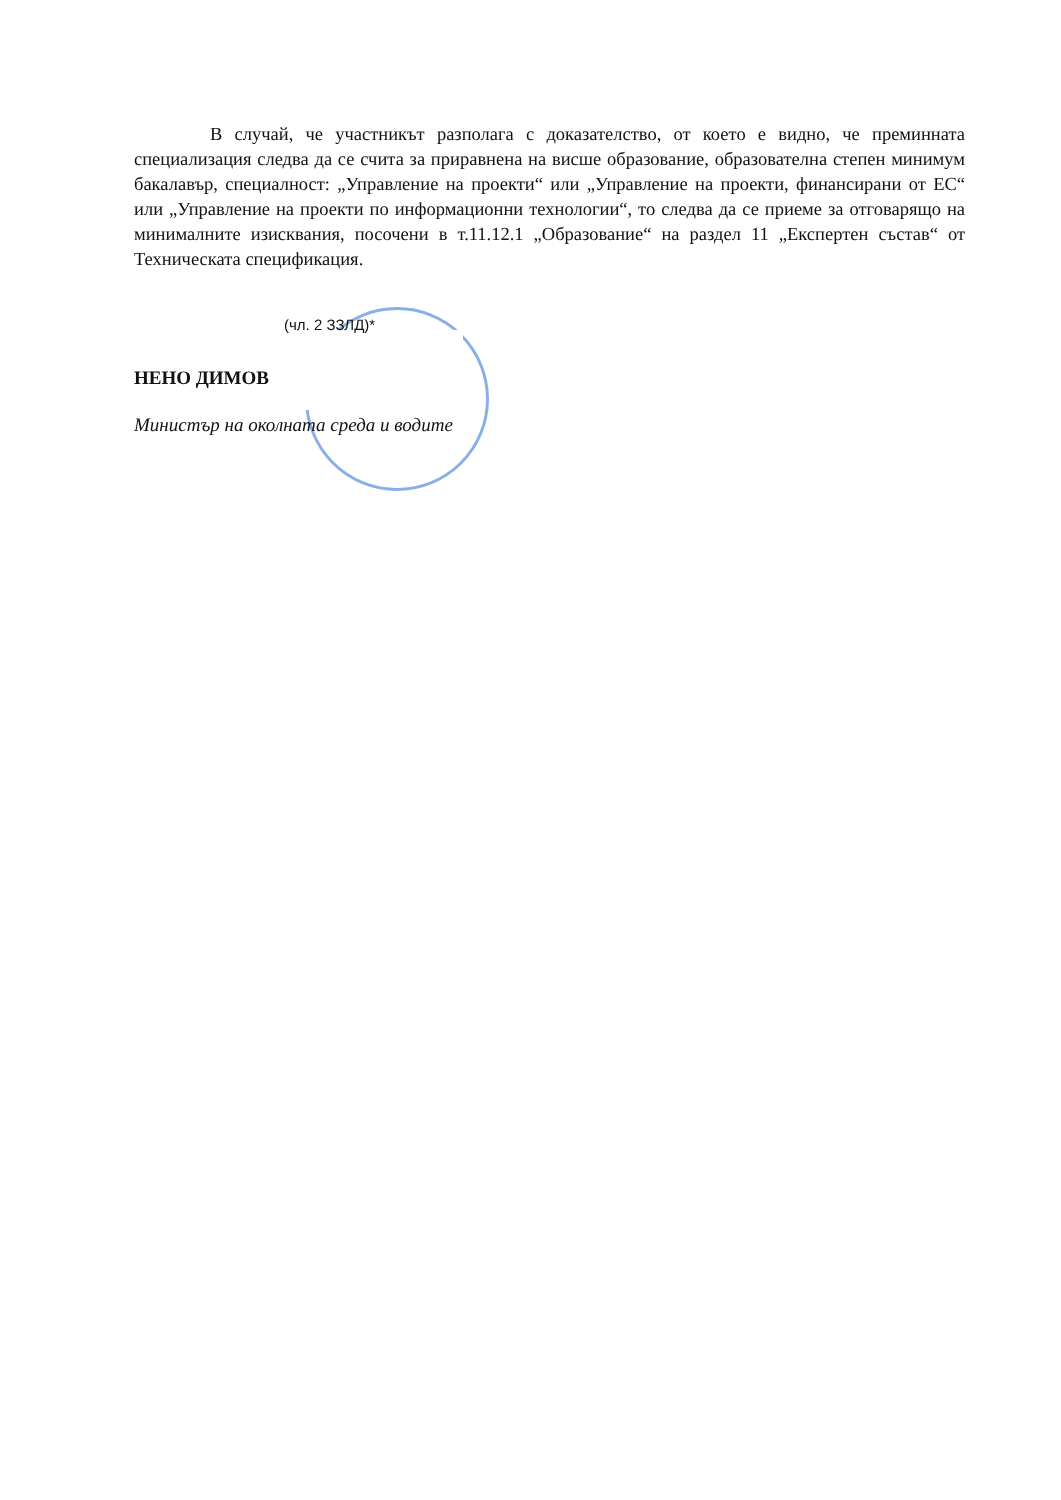В случай, че участникът разполага с доказателство, от което е видно, че преминната специализация следва да се счита за приравнена на висше образование, образователна степен минимум бакалавър, специалност: „Управление на проекти“ или „Управление на проекти, финансирани от ЕС“ или „Управление на проекти по информационни технологии“, то следва да се приеме за отговарящо на минималните изисквания, посочени в т.11.12.1 „Образование“ на раздел 11 „Експертен състав“ от Техническата спецификация.
(чл. 2 ЗЗЛД)*
НЕНО ДИМОВ
Министър на околната среда и водите